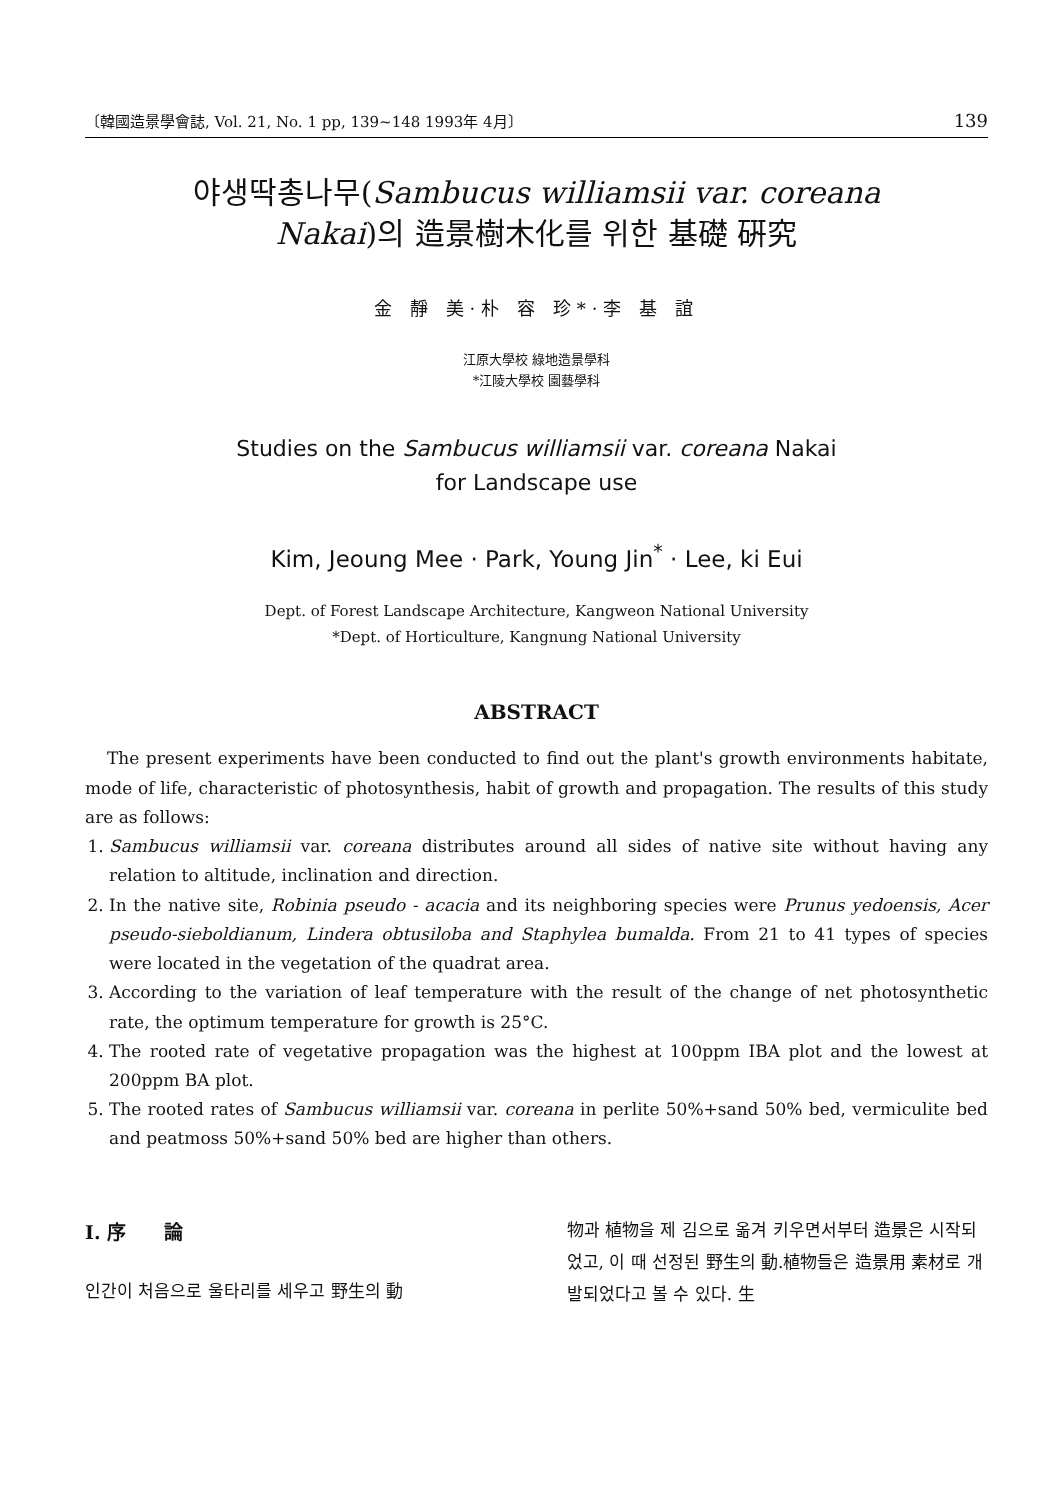〔韓國造景學會誌, Vol. 21, No. 1 pp, 139~148 1993年 4月〕 139
야생딱총나무(Sambucus williamsii var. coreana
Nakai)의 造景樹木化를 위한 基礎 硏究
金 靜 美·朴 容 珍*·李 基 誼
江原大學校 綠地造景學科
*江陵大學校 園藝學科
Studies on the Sambucus williamsii var. coreana Nakai
for Landscape use
Kim, Jeoung Mee · Park, Young Jin<sup>*</sup> · Lee, ki Eui
Dept. of Forest Landscape Architecture, Kangweon National University
*Dept. of Horticulture, Kangnung National University
ABSTRACT
The present experiments have been conducted to find out the plant's growth environments habitate, mode of life, characteristic of photosynthesis, habit of growth and propagation. The results of this study are as follows:
1. Sambucus williamsii var. coreana distributes around all sides of native site without having any relation to altitude, inclination and direction.
2. In the native site, Robinia pseudo - acacia and its neighboring species were Prunus yedoensis, Acer pseudo-sieboldianum, Lindera obtusiloba and Staphylea bumalda. From 21 to 41 types of species were located in the vegetation of the quadrat area.
3. According to the variation of leaf temperature with the result of the change of net photosynthetic rate, the optimum temperature for growth is 25°C.
4. The rooted rate of vegetative propagation was the highest at 100ppm IBA plot and the lowest at 200ppm BA plot.
5. The rooted rates of Sambucus williamsii var. coreana in perlite 50%+sand 50% bed, vermiculite bed and peatmoss 50%+sand 50% bed are higher than others.
I. 序　　論
인간이 처음으로 울타리를 세우고 野生의 動
物과 植物을 제 김으로 옮겨 키우면서부터 造景은 시작되었고, 이 때 선정된 野生의 動.植物들은 造景用 素材로 개발되었다고 볼 수 있다. 生